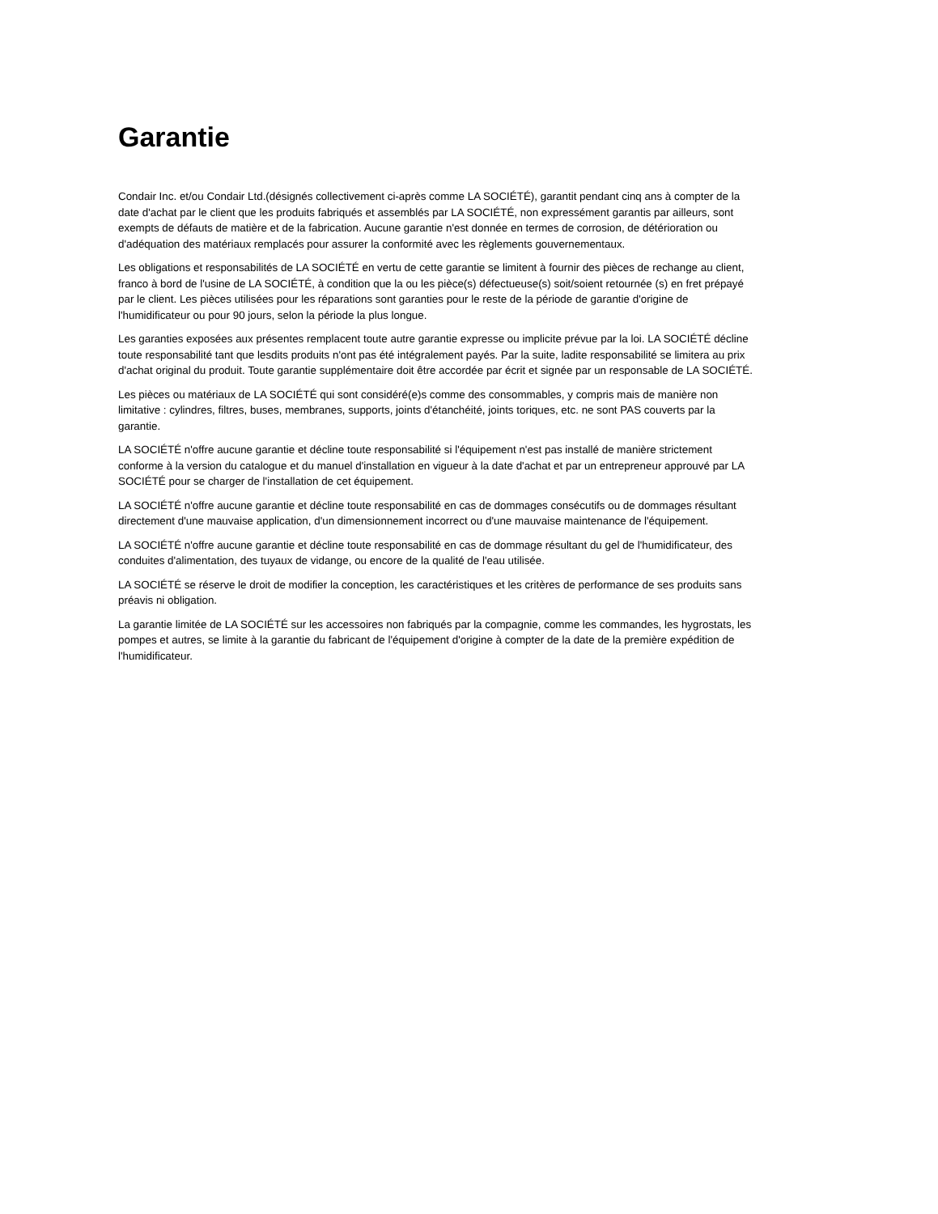Garantie
Condair Inc. et/ou Condair Ltd.(désignés collectivement ci-après comme LA SOCIÉTÉ), garantit pendant cinq ans à compter de la date d'achat par le client que les produits fabriqués et assemblés par LA SOCIÉTÉ, non expressément garantis par ailleurs, sont exempts de défauts de matière et de la fabrication. Aucune garantie n'est donnée en termes de corrosion, de détérioration ou d'adéquation des matériaux remplacés pour assurer la conformité avec les règlements gouvernementaux.
Les obligations et responsabilités de LA SOCIÉTÉ en vertu de cette garantie se limitent à fournir des pièces de rechange au client, franco à bord de l'usine de LA SOCIÉTÉ, à condition que la ou les pièce(s) défectueuse(s) soit/soient retournée (s) en fret prépayé par le client. Les pièces utilisées pour les réparations sont garanties pour le reste de la période de garantie d'origine de l'humidificateur ou pour 90 jours, selon la période la plus longue.
Les garanties exposées aux présentes remplacent toute autre garantie expresse ou implicite prévue par la loi. LA SOCIÉTÉ décline toute responsabilité tant que lesdits produits n'ont pas été intégralement payés. Par la suite, ladite responsabilité se limitera au prix d'achat original du produit. Toute garantie supplémentaire doit être accordée par écrit et signée par un responsable de LA SOCIÉTÉ.
Les pièces ou matériaux de LA SOCIÉTÉ qui sont considéré(e)s comme des consommables, y compris mais de manière non limitative : cylindres, filtres, buses, membranes, supports, joints d'étanchéité, joints toriques, etc. ne sont PAS couverts par la garantie.
LA SOCIÉTÉ n'offre aucune garantie et décline toute responsabilité si l'équipement n'est pas installé de manière strictement conforme à la version du catalogue et du manuel d'installation en vigueur à la date d'achat et par un entrepreneur approuvé par LA SOCIÉTÉ pour se charger de l'installation de cet équipement.
LA SOCIÉTÉ n'offre aucune garantie et décline toute responsabilité en cas de dommages consécutifs ou de dommages résultant directement d'une mauvaise application, d'un dimensionnement incorrect ou d'une mauvaise maintenance de l'équipement.
LA SOCIÉTÉ n'offre aucune garantie et décline toute responsabilité en cas de dommage résultant du gel de l'humidificateur, des conduites d'alimentation, des tuyaux de vidange, ou encore de la qualité de l'eau utilisée.
LA SOCIÉTÉ se réserve le droit de modifier la conception, les caractéristiques et les critères de performance de ses produits sans préavis ni obligation.
La garantie limitée de LA SOCIÉTÉ sur les accessoires non fabriqués par la compagnie, comme les commandes, les hygrostats, les pompes et autres, se limite à la garantie du fabricant de l'équipement d'origine à compter de la date de la première expédition de l'humidificateur.